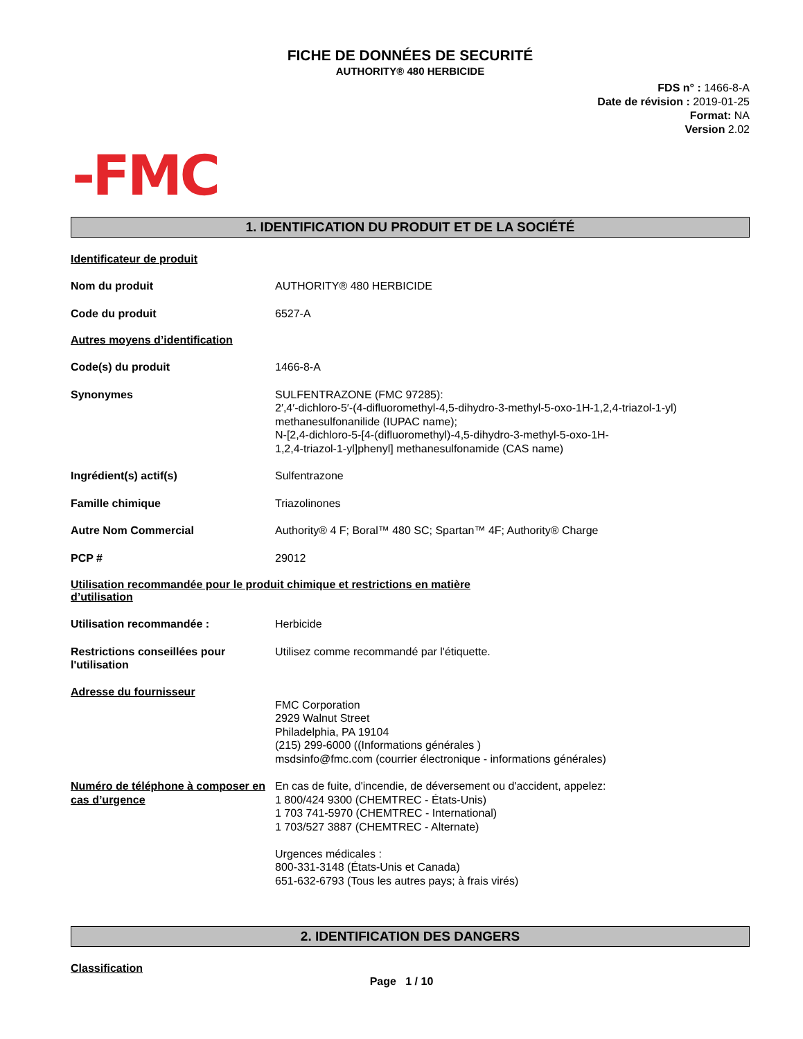FICHE DE DONNÉES DE SECURITÉ
AUTHORITY® 480 HERBICIDE
FDS n° : 1466-8-A
Date de révision : 2019-01-25
Format: NA
Version 2.02
-FMC
1. IDENTIFICATION DU PRODUIT ET DE LA SOCIÉTÉ
Identificateur de produit
Nom du produit AUTHORITY® 480 HERBICIDE
Code du produit 6527-A
Autres moyens d’identification
Code(s) du produit 1466-8-A
Synonymes SULFENTRAZONE (FMC 97285):
2′,4′-dichloro-5′-(4-difluoromethyl-4,5-dihydro-3-methyl-5-oxo-1H-1,2,4-triazol-1-yl)
methanesulfonanilide (IUPAC name);
N-[2,4-dichloro-5-[4-(difluoromethyl)-4,5-dihydro-3-methyl-5-oxo-1H-
1,2,4-triazol-1-yl]phenyl] methanesulfonamide (CAS name)
Ingrédient(s) actif(s) Sulfentrazone
Famille chimique Triazolinones
Autre Nom Commercial Authority® 4 F; Boral™ 480 SC; Spartan™ 4F; Authority® Charge
PCP # 29012
Utilisation recommandée pour le produit chimique et restrictions en matière
d’utilisation
Utilisation recommandée : Herbicide
Restrictions conseillées pour l'utilisation
Utilisez comme recommandé par l'étiquette.
Adresse du fournisseur
FMC Corporation
2929 Walnut Street
Philadelphia, PA 19104
(215) 299-6000 ((Informations générales )
msdsinfo@fmc.com (courrier électronique - informations générales)
Numéro de téléphone à composer en cas d’urgence
En cas de fuite, d'incendie, de déversement ou d'accident, appelez:
1 800/424 9300 (CHEMTREC - États-Unis)
1 703 741-5970 (CHEMTREC - International)
1 703/527 3887 (CHEMTREC - Alternate)
Urgences médicales :
800-331-3148 (États-Unis et Canada)
651-632-6793 (Tous les autres pays; à frais virés)
2. IDENTIFICATION DES DANGERS
Classification
Page 1 / 10